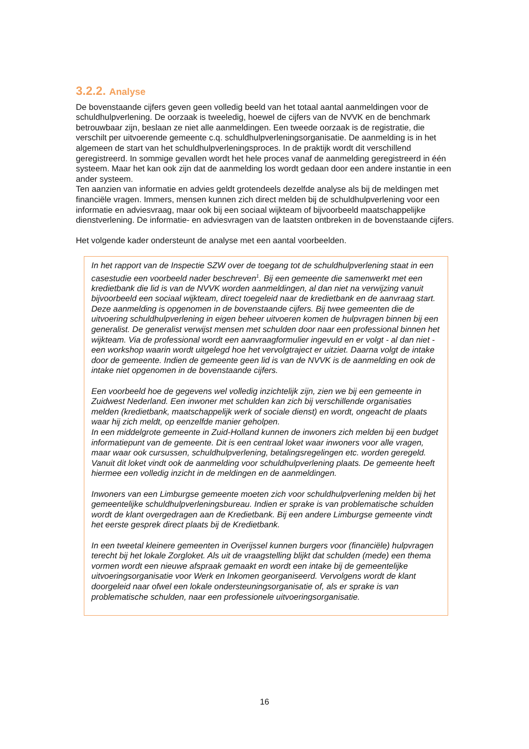3.2.2. Analyse
De bovenstaande cijfers geven geen volledig beeld van het totaal aantal aanmeldingen voor de schuldhulpverlening. De oorzaak is tweeledig, hoewel de cijfers van de NVVK en de benchmark betrouwbaar zijn, beslaan ze niet alle aanmeldingen. Een tweede oorzaak is de registratie, die verschilt per uitvoerende gemeente c.q. schuldhulpverleningsorganisatie. De aanmelding is in het algemeen de start van het schuldhulpverleningsproces. In de praktijk wordt dit verschillend geregistreerd. In sommige gevallen wordt het hele proces vanaf de aanmelding geregistreerd in één systeem. Maar het kan ook zijn dat de aanmelding los wordt gedaan door een andere instantie in een ander systeem.
Ten aanzien van informatie en advies geldt grotendeels dezelfde analyse als bij de meldingen met financiële vragen. Immers, mensen kunnen zich direct melden bij de schuldhulpverlening voor een informatie en adviesvraag, maar ook bij een sociaal wijkteam of bijvoorbeeld maatschappelijke dienstverlening. De informatie- en adviesvragen van de laatsten ontbreken in de bovenstaande cijfers.
Het volgende kader ondersteunt de analyse met een aantal voorbeelden.
In het rapport van de Inspectie SZW over de toegang tot de schuldhulpverlening staat in een casestudie een voorbeeld nader beschreven<sup>1</sup>. Bij een gemeente die samenwerkt met een kredietbank die lid is van de NVVK worden aanmeldingen, al dan niet na verwijzing vanuit bijvoorbeeld een sociaal wijkteam, direct toegeleid naar de kredietbank en de aanvraag start. Deze aanmelding is opgenomen in de bovenstaande cijfers. Bij twee gemeenten die de uitvoering schuldhulpverlening in eigen beheer uitvoeren komen de hulpvragen binnen bij een generalist. De generalist verwijst mensen met schulden door naar een professional binnen het wijkteam. Via de professional wordt een aanvraagformulier ingevuld en er volgt - al dan niet - een workshop waarin wordt uitgelegd hoe het vervolgtraject er uitziet. Daarna volgt de intake door de gemeente. Indien de gemeente geen lid is van de NVVK is de aanmelding en ook de intake niet opgenomen in de bovenstaande cijfers.
Een voorbeeld hoe de gegevens wel volledig inzichtelijk zijn, zien we bij een gemeente in Zuidwest Nederland. Een inwoner met schulden kan zich bij verschillende organisaties melden (kredietbank, maatschappelijk werk of sociale dienst) en wordt, ongeacht de plaats waar hij zich meldt, op eenzelfde manier geholpen.
In een middelgrote gemeente in Zuid-Holland kunnen de inwoners zich melden bij een budget informatiepunt van de gemeente. Dit is een centraal loket waar inwoners voor alle vragen, maar waar ook cursussen, schuldhulpverlening, betalingsregelingen etc. worden geregeld. Vanuit dit loket vindt ook de aanmelding voor schuldhulpverlening plaats. De gemeente heeft hiermee een volledig inzicht in de meldingen en de aanmeldingen.
Inwoners van een Limburgse gemeente moeten zich voor schuldhulpverlening melden bij het gemeentelijke schuldhulpverleningsbureau. Indien er sprake is van problematische schulden wordt de klant overgedragen aan de Kredietbank. Bij een andere Limburgse gemeente vindt het eerste gesprek direct plaats bij de Kredietbank.
In een tweetal kleinere gemeenten in Overijssel kunnen burgers voor (financiële) hulpvragen terecht bij het lokale Zorgloket. Als uit de vraagstelling blijkt dat schulden (mede) een thema vormen wordt een nieuwe afspraak gemaakt en wordt een intake bij de gemeentelijke uitvoeringsorganisatie voor Werk en Inkomen georganiseerd. Vervolgens wordt de klant doorgeleid naar ofwel een lokale ondersteuningsorganisatie of, als er sprake is van problematische schulden, naar een professionele uitvoeringsorganisatie.
16